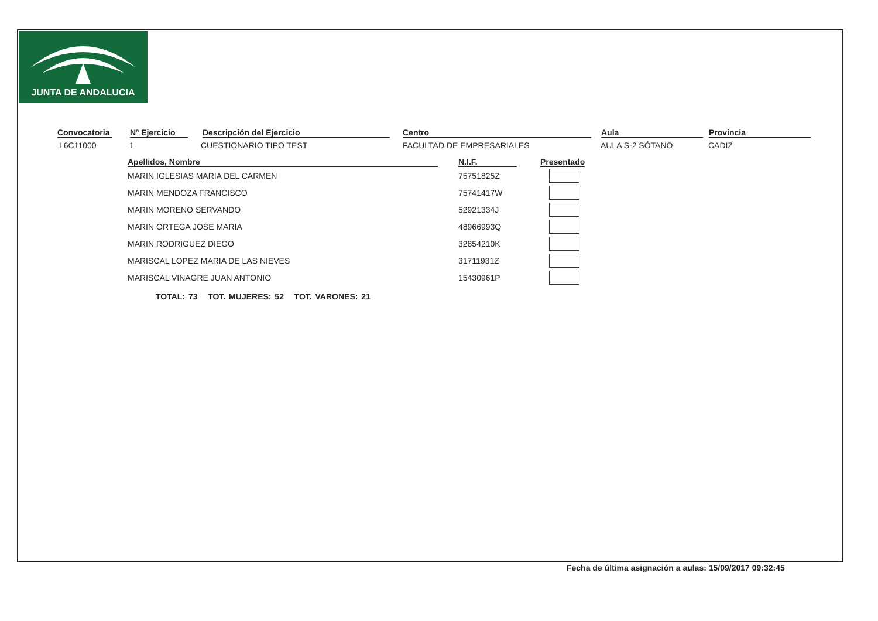JUNTA DE ANDALUCIA
Convocatoria
Nº Ejercicio
Descripción del Ejercicio Centro Aula Provincia
L6C11000 1 CUESTIONARIO TIPO TEST FACULTAD DE EMPRESARIALES AULA S-2 SÓTANO CADIZ
| Apellidos, Nombre | | N.I.F. | | Presentado |
| --- | --- | --- | --- | --- |
| MARIN IGLESIAS MARIA DEL CARMEN | | 75751825Z | | |
| MARIN MENDOZA FRANCISCO | | 75741417W | | |
| MARIN MORENO SERVANDO | | 52921334J | | |
| MARIN ORTEGA JOSE MARIA | | 48966993Q | | |
| MARIN RODRIGUEZ DIEGO | | 32854210K | | |
| MARISCAL LOPEZ MARIA DE LAS NIEVES | | 31711931Z | | |
| MARISCAL VINAGRE JUAN ANTONIO | | 15430961P | | |
TOTAL: 73 TOT. MUJERES: 52 TOT. VARONES: 21
Fecha de última asignación a aulas: 15/09/2017 09:32:45